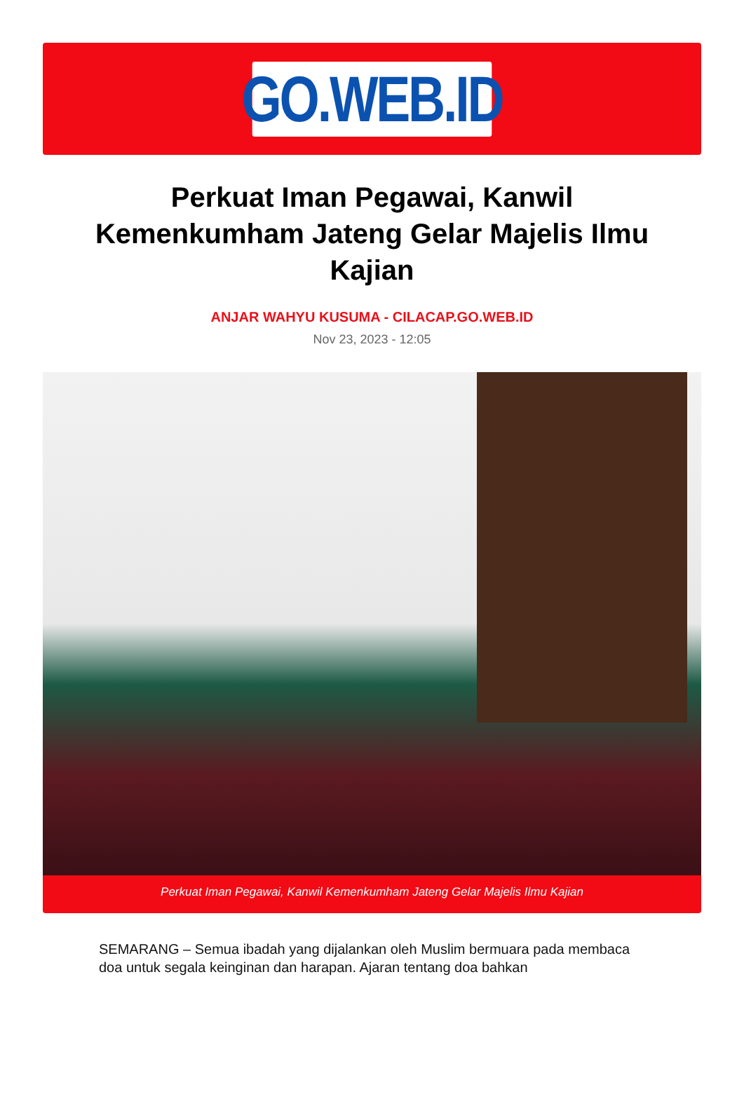GO.WEB.ID
Perkuat Iman Pegawai, Kanwil Kemenkumham Jateng Gelar Majelis Ilmu Kajian
ANJAR WAHYU KUSUMA - CILACAP.GO.WEB.ID
Nov 23, 2023 - 12:05
Perkuat Iman Pegawai, Kanwil Kemenkumham Jateng Gelar Majelis Ilmu Kajian
SEMARANG – Semua ibadah yang dijalankan oleh Muslim bermuara pada membaca doa untuk segala keinginan dan harapan. Ajaran tentang doa bahkan